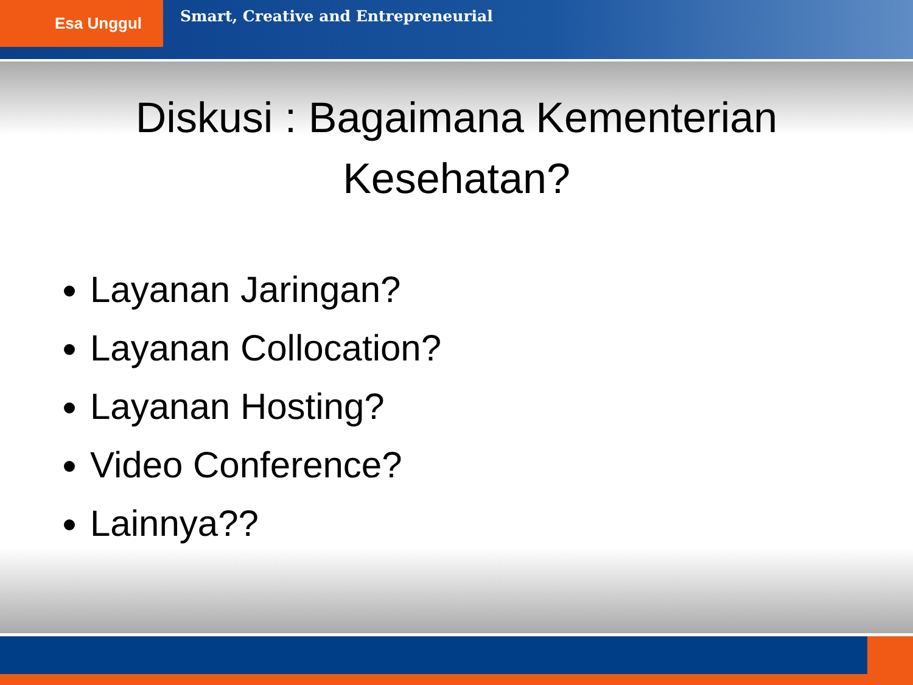Esa Unggul
Smart, Creative and Entrepreneurial
Diskusi : Bagaimana Kementerian Kesehatan?
Layanan Jaringan?
Layanan Collocation?
Layanan Hosting?
Video Conference?
Lainnya??